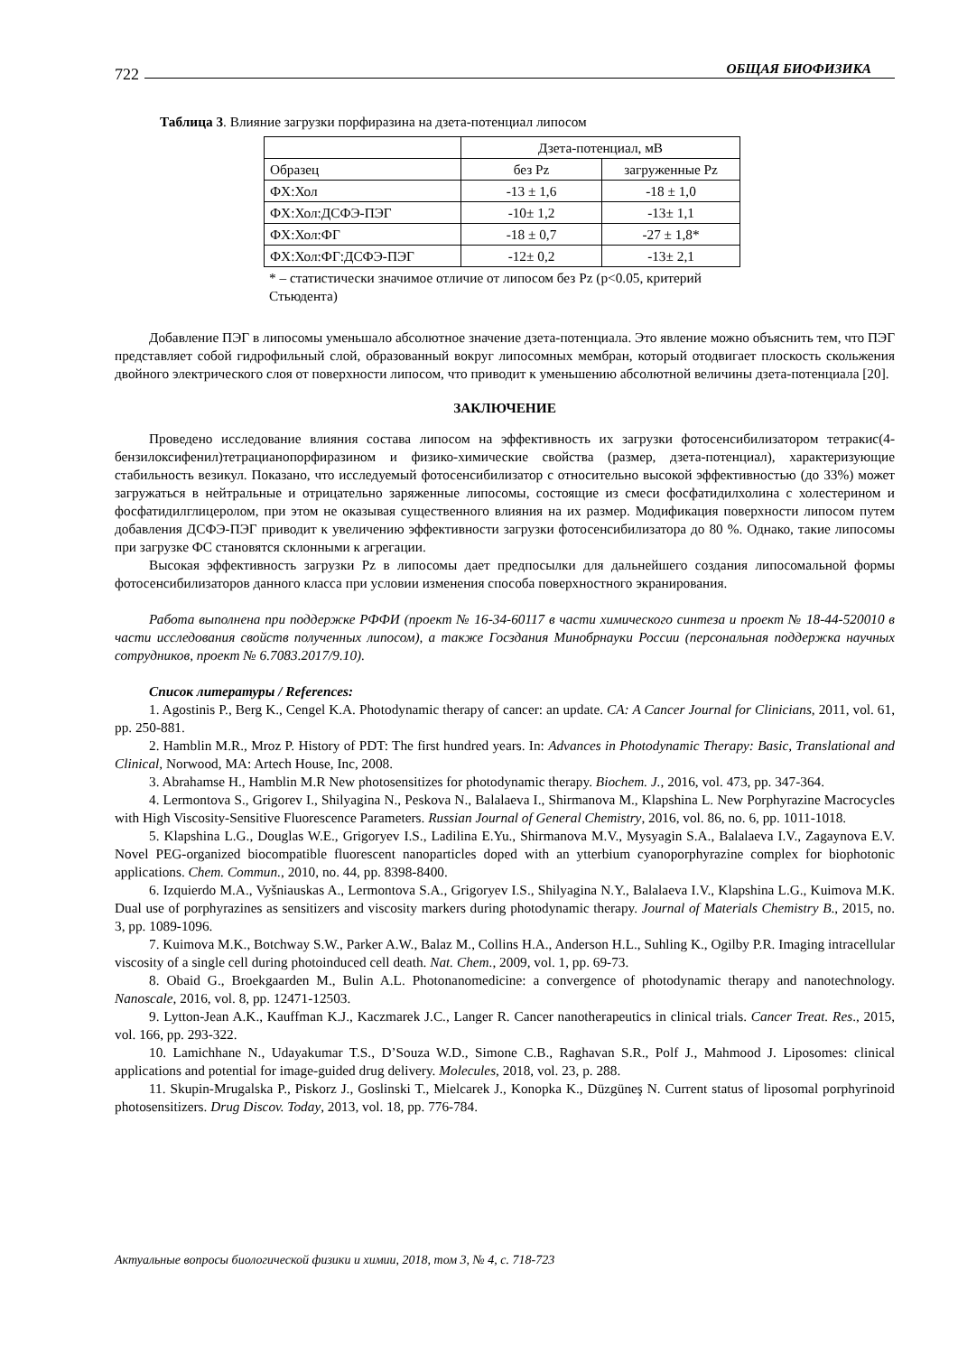722 ОБЩАЯ БИОФИЗИКА
Таблица 3. Влияние загрузки порфиразина на дзета-потенциал липосом
| | Дзета-потенциал, мВ | |
| Образец | без Pz | загруженные Pz |
| ФХ:Хол | -13 ± 1,6 | -18 ± 1,0 |
| ФХ:Хол:ДСФЭ-ПЭГ | -10± 1,2 | -13± 1,1 |
| ФХ:Хол:ФГ | -18 ± 0,7 | -27 ± 1,8* |
| ФХ:Хол:ФГ:ДСФЭ-ПЭГ | -12± 0,2 | -13± 2,1 |
* – статистически значимое отличие от липосом без Pz (p<0.05, критерий Стьюдента)
Добавление ПЭГ в липосомы уменьшало абсолютное значение дзета-потенциала. Это явление можно объяснить тем, что ПЭГ представляет собой гидрофильный слой, образованный вокруг липосомных мембран, который отодвигает плоскость скольжения двойного электрического слоя от поверхности липосом, что приводит к уменьшению абсолютной величины дзета-потенциала [20].
ЗАКЛЮЧЕНИЕ
Проведено исследование влияния состава липосом на эффективность их загрузки фотосенсибилизатором тетракис(4-бензилоксифенил)тетрацианопорфиразином и физико-химические свойства (размер, дзета-потенциал), характеризующие стабильность везикул. Показано, что исследуемый фотосенсибилизатор с относительно высокой эффективностью (до 33%) может загружаться в нейтральные и отрицательно заряженные липосомы, состоящие из смеси фосфатидилхолина с холестерином и фосфатидилглицеролом, при этом не оказывая существенного влияния на их размер. Модификация поверхности липосом путем добавления ДСФЭ-ПЭГ приводит к увеличению эффективности загрузки фотосенсибилизатора до 80 %. Однако, такие липосомы при загрузке ФС становятся склонными к агрегации.
Высокая эффективность загрузки Pz в липосомы дает предпосылки для дальнейшего создания липосомальной формы фотосенсибилизаторов данного класса при условии изменения способа поверхностного экранирования.
Работа выполнена при поддержке РФФИ (проект № 16-34-60117 в части химического синтеза и проект № 18-44-520010 в части исследования свойств полученных липосом), а также Госздания Минобрнауки России (персональная поддержка научных сотрудников, проект № 6.7083.2017/9.10).
Список литературы / References:
1. Agostinis P., Berg K., Cengel K.A. Photodynamic therapy of cancer: an update. CA: A Cancer Journal for Clinicians, 2011, vol. 61, pp. 250-881.
2. Hamblin M.R., Mroz P. History of PDT: The first hundred years. In: Advances in Photodynamic Therapy: Basic, Translational and Clinical, Norwood, MA: Artech House, Inc, 2008.
3. Abrahamse H., Hamblin M.R New photosensitizes for photodynamic therapy. Biochem. J., 2016, vol. 473, pp. 347-364.
4. Lermontova S., Grigorev I., Shilyagina N., Peskova N., Balalaeva I., Shirmanova M., Klapshina L. New Porphyrazine Macrocycles with High Viscosity-Sensitive Fluorescence Parameters. Russian Journal of General Chemistry, 2016, vol. 86, no. 6, pp. 1011-1018.
5. Klapshina L.G., Douglas W.E., Grigoryev I.S., Ladilina E.Yu., Shirmanova M.V., Mysyagin S.A., Balalaeva I.V., Zagaynova E.V. Novel PEG-organized biocompatible fluorescent nanoparticles doped with an ytterbium cyanoporphyrazine complex for biophotonic applications. Chem. Commun., 2010, no. 44, pp. 8398-8400.
6. Izquierdo M.A., Vyšniauskas A., Lermontova S.A., Grigoryev I.S., Shilyagina N.Y., Balalaeva I.V., Klapshina L.G., Kuimova M.K. Dual use of porphyrazines as sensitizers and viscosity markers during photodynamic therapy. Journal of Materials Chemistry B., 2015, no. 3, pp. 1089-1096.
7. Kuimova M.K., Botchway S.W., Parker A.W., Balaz M., Collins H.A., Anderson H.L., Suhling K., Ogilby P.R. Imaging intracellular viscosity of a single cell during photoinduced cell death. Nat. Chem., 2009, vol. 1, pp. 69-73.
8. Obaid G., Broekgaarden M., Bulin A.L. Photonanomedicine: a convergence of photodynamic therapy and nanotechnology. Nanoscale, 2016, vol. 8, pp. 12471-12503.
9. Lytton-Jean A.K., Kauffman K.J., Kaczmarek J.C., Langer R. Cancer nanotherapeutics in clinical trials. Cancer Treat. Res., 2015, vol. 166, pp. 293-322.
10. Lamichhane N., Udayakumar T.S., D’Souza W.D., Simone C.B., Raghavan S.R., Polf J., Mahmood J. Liposomes: clinical applications and potential for image-guided drug delivery. Molecules, 2018, vol. 23, p. 288.
11. Skupin-Mrugalska P., Piskorz J., Goslinski T., Mielcarek J., Konopka K., Düzgüneş N. Current status of liposomal porphyrinoid photosensitizers. Drug Discov. Today, 2013, vol. 18, pp. 776-784.
Актуальные вопросы биологической физики и химии, 2018, том 3, № 4, с. 718-723